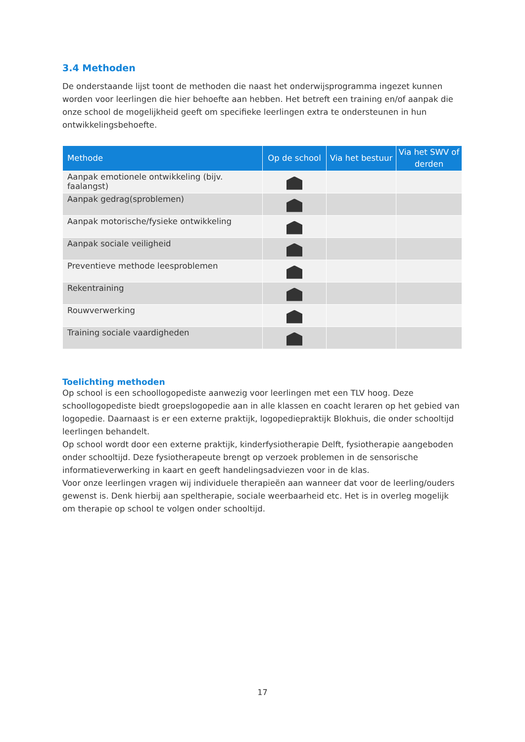3.4 Methoden
De onderstaande lijst toont de methoden die naast het onderwijsprogramma ingezet kunnen worden voor leerlingen die hier behoefte aan hebben. Het betreft een training en/of aanpak die onze school de mogelijkheid geeft om specifieke leerlingen extra te ondersteunen in hun ontwikkelingsbehoefte.
| Methode | Op de school | Via het bestuur | Via het SWV of derden |
| --- | --- | --- | --- |
| Aanpak emotionele ontwikkeling (bijv. faalangst) | | | |
| Aanpak gedrag(sproblemen) | | | |
| Aanpak motorische/fysieke ontwikkeling | | | |
| Aanpak sociale veiligheid | | | |
| Preventieve methode leesproblemen | | | |
| Rekentraining | | | |
| Rouwverwerking | | | |
| Training sociale vaardigheden | | | |
Toelichting methoden
Op school is een schoollogopediste aanwezig voor leerlingen met een TLV hoog. Deze schoollogopediste biedt groepslogopedie aan in alle klassen en coacht leraren op het gebied van logopedie. Daarnaast is er een externe praktijk, logopediepraktijk Blokhuis, die onder schooltijd leerlingen behandelt.
Op school wordt door een externe praktijk, kinderfysiotherapie Delft, fysiotherapie aangeboden onder schooltijd. Deze fysiotherapeute brengt op verzoek problemen in de sensorische informatieverwerking in kaart en geeft handelingsadviezen voor in de klas.
Voor onze leerlingen vragen wij individuele therapieën aan wanneer dat voor de leerling/ouders gewenst is. Denk hierbij aan speltherapie, sociale weerbaarheid etc. Het is in overleg mogelijk om therapie op school te volgen onder schooltijd.
17